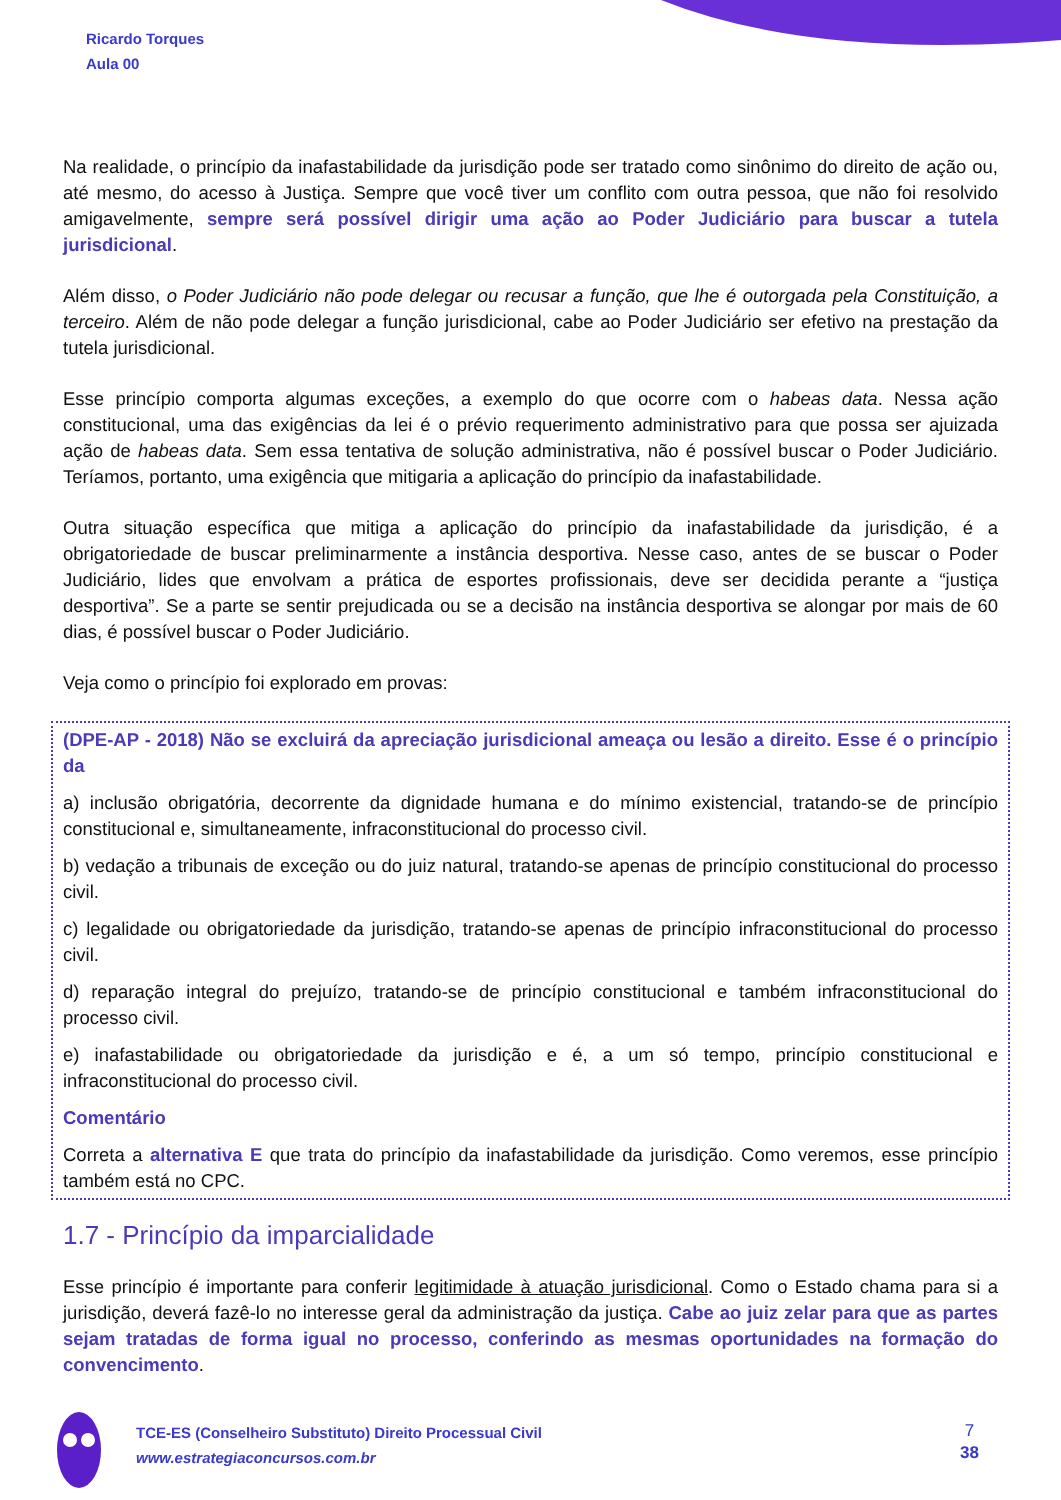Ricardo Torques
Aula 00
Na realidade, o princípio da inafastabilidade da jurisdição pode ser tratado como sinônimo do direito de ação ou, até mesmo, do acesso à Justiça. Sempre que você tiver um conflito com outra pessoa, que não foi resolvido amigavelmente, sempre será possível dirigir uma ação ao Poder Judiciário para buscar a tutela jurisdicional.
Além disso, o Poder Judiciário não pode delegar ou recusar a função, que lhe é outorgada pela Constituição, a terceiro. Além de não pode delegar a função jurisdicional, cabe ao Poder Judiciário ser efetivo na prestação da tutela jurisdicional.
Esse princípio comporta algumas exceções, a exemplo do que ocorre com o habeas data. Nessa ação constitucional, uma das exigências da lei é o prévio requerimento administrativo para que possa ser ajuizada ação de habeas data. Sem essa tentativa de solução administrativa, não é possível buscar o Poder Judiciário. Teríamos, portanto, uma exigência que mitigaria a aplicação do princípio da inafastabilidade.
Outra situação específica que mitiga a aplicação do princípio da inafastabilidade da jurisdição, é a obrigatoriedade de buscar preliminarmente a instância desportiva. Nesse caso, antes de se buscar o Poder Judiciário, lides que envolvam a prática de esportes profissionais, deve ser decidida perante a “justiça desportiva”. Se a parte se sentir prejudicada ou se a decisão na instância desportiva se alongar por mais de 60 dias, é possível buscar o Poder Judiciário.
Veja como o princípio foi explorado em provas:
(DPE-AP - 2018) Não se excluirá da apreciação jurisdicional ameaça ou lesão a direito. Esse é o princípio da
a) inclusão obrigatória, decorrente da dignidade humana e do mínimo existencial, tratando-se de princípio constitucional e, simultaneamente, infraconstitucional do processo civil.
b) vedação a tribunais de exceção ou do juiz natural, tratando-se apenas de princípio constitucional do processo civil.
c) legalidade ou obrigatoriedade da jurisdição, tratando-se apenas de princípio infraconstitucional do processo civil.
d) reparação integral do prejuízo, tratando-se de princípio constitucional e também infraconstitucional do processo civil.
e) inafastabilidade ou obrigatoriedade da jurisdição e é, a um só tempo, princípio constitucional e infraconstitucional do processo civil.
Comentário
Correta a alternativa E que trata do princípio da inafastabilidade da jurisdição. Como veremos, esse princípio também está no CPC.
1.7 - Princípio da imparcialidade
Esse princípio é importante para conferir legitimidade à atuação jurisdicional. Como o Estado chama para si a jurisdição, deverá fazê-lo no interesse geral da administração da justiça. Cabe ao juiz zelar para que as partes sejam tratadas de forma igual no processo, conferindo as mesmas oportunidades na formação do convencimento.
TCE-ES (Conselheiro Substituto) Direito Processual Civil
www.estrategiaconcursos.com.br
7
38